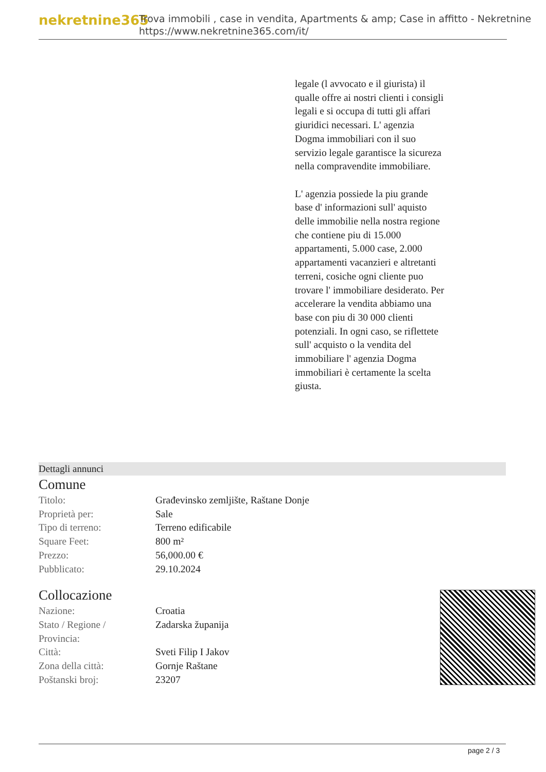nekretnine365
Trova immobili , case in vendita, Apartments & amp; Case in affitto - Nekretnine
https://www.nekretnine365.com/it/
legale (l avvocato e il giurista) il qualle offre ai nostri clienti i consigli legali e si occupa di tutti gli affari giuridici necessari. L' agenzia Dogma immobiliari con il suo servizio legale garantisce la sicureza nella compravendite immobiliare.
L' agenzia possiede la piu grande base d' informazioni sull' aquisto delle immobilie nella nostra regione che contiene piu di 15.000 appartamenti, 5.000 case, 2.000 appartamenti vacanzieri e altretanti terreni, cosiche ogni cliente puo trovare l' immobiliare desiderato. Per accelerare la vendita abbiamo una base con piu di 30 000 clienti potenziali. In ogni caso, se riflettete sull' acquisto o la vendita del immobiliare l' agenzia Dogma immobiliari è certamente la scelta giusta.
Dettagli annunci
Comune
| Titolo: | Građevinsko zemljište, Raštane Donje |
| Proprietà per: | Sale |
| Tipo di terreno: | Terreno edificabile |
| Square Feet: | 800 m² |
| Prezzo: | 56,000.00 € |
| Pubblicato: | 29.10.2024 |
Collocazione
| Nazione: | Croatia |
| Stato / Regione / Provincia: | Zadarska županija |
| Città: | Sveti Filip I Jakov |
| Zona della città: | Gornje Raštane |
| Poštanski broj: | 23207 |
page 2 / 3